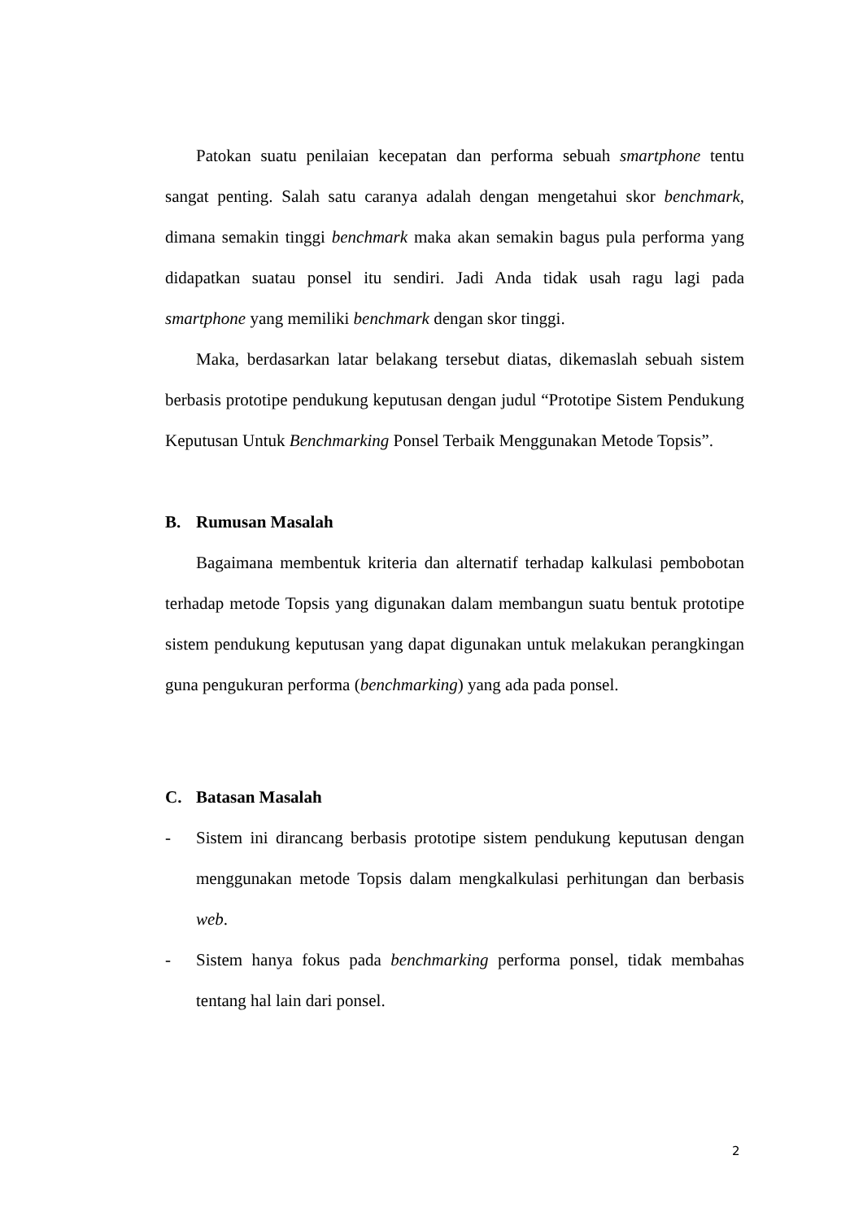Patokan suatu penilaian kecepatan dan performa sebuah smartphone tentu sangat penting. Salah satu caranya adalah dengan mengetahui skor benchmark, dimana semakin tinggi benchmark maka akan semakin bagus pula performa yang didapatkan suatau ponsel itu sendiri. Jadi Anda tidak usah ragu lagi pada smartphone yang memiliki benchmark dengan skor tinggi.
Maka, berdasarkan latar belakang tersebut diatas, dikemaslah sebuah sistem berbasis prototipe pendukung keputusan dengan judul “Prototipe Sistem Pendukung Keputusan Untuk Benchmarking Ponsel Terbaik Menggunakan Metode Topsis”.
B. Rumusan Masalah
Bagaimana membentuk kriteria dan alternatif terhadap kalkulasi pembobotan terhadap metode Topsis yang digunakan dalam membangun suatu bentuk prototipe sistem pendukung keputusan yang dapat digunakan untuk melakukan perangkingan guna pengukuran performa (benchmarking) yang ada pada ponsel.
C. Batasan Masalah
-
Sistem ini dirancang berbasis prototipe sistem pendukung keputusan dengan menggunakan metode Topsis dalam mengkalkulasi perhitungan dan berbasis web.
-
Sistem hanya fokus pada benchmarking performa ponsel, tidak membahas tentang hal lain dari ponsel.
2